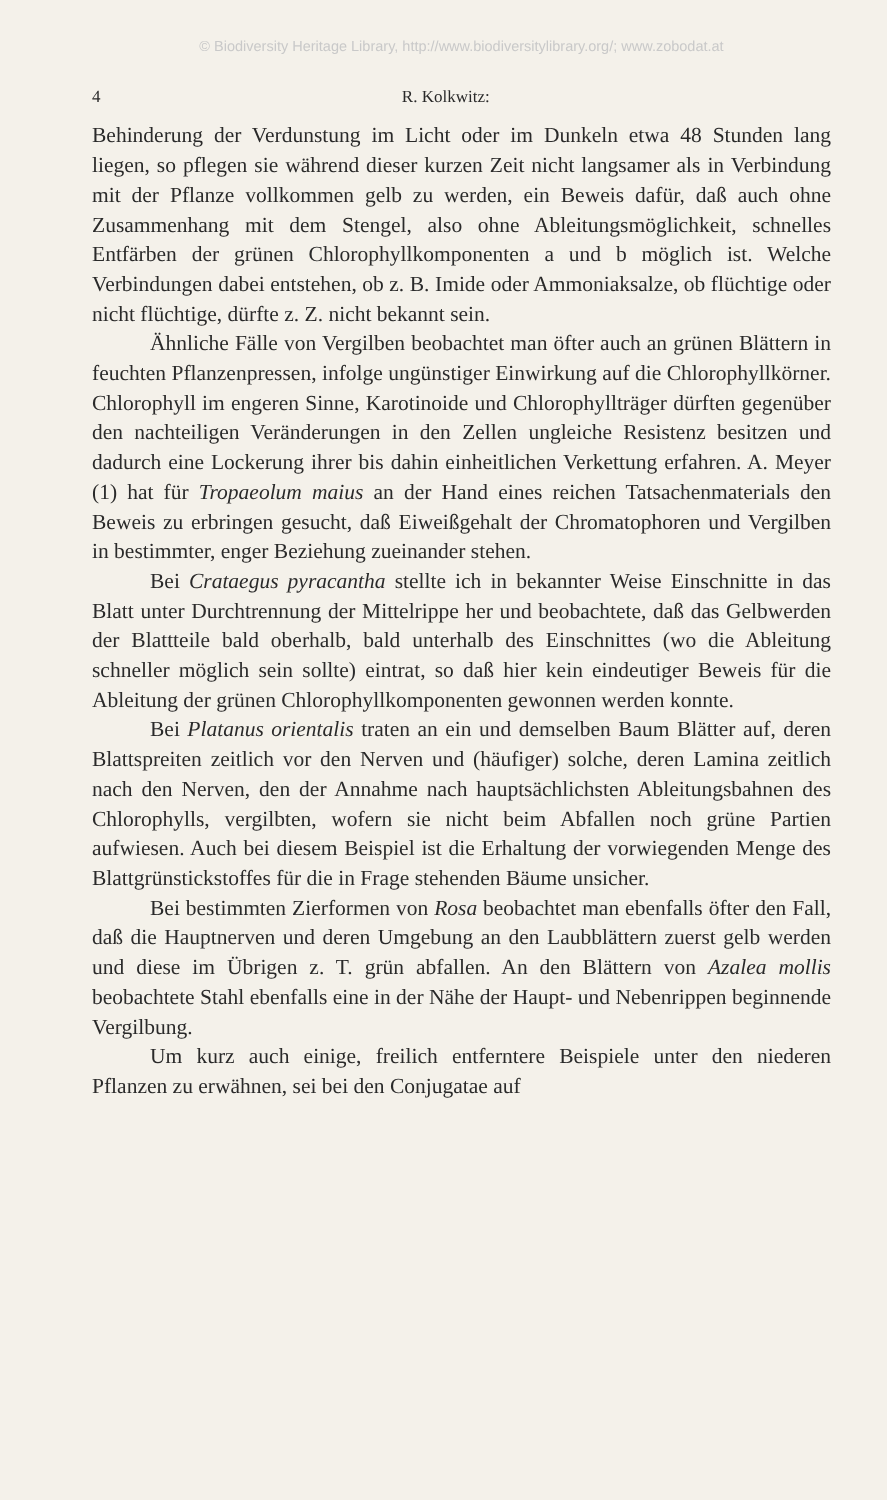© Biodiversity Heritage Library, http://www.biodiversitylibrary.org/; www.zobodat.at
4 R. Kolkwitz:
Behinderung der Verdunstung im Licht oder im Dunkeln etwa 48 Stunden lang liegen, so pflegen sie während dieser kurzen Zeit nicht langsamer als in Verbindung mit der Pflanze vollkommen gelb zu werden, ein Beweis dafür, daß auch ohne Zusammenhang mit dem Stengel, also ohne Ableitungsmöglichkeit, schnelles Entfärben der grünen Chlorophyllkomponenten a und b möglich ist. Welche Verbindungen dabei entstehen, ob z. B. Imide oder Ammoniaksalze, ob flüchtige oder nicht flüchtige, dürfte z. Z. nicht bekannt sein.
Ähnliche Fälle von Vergilben beobachtet man öfter auch an grünen Blättern in feuchten Pflanzenpressen, infolge ungünstiger Einwirkung auf die Chlorophyllkörner. Chlorophyll im engeren Sinne, Karotinoide und Chlorophyllträger dürften gegenüber den nachteiligen Veränderungen in den Zellen ungleiche Resistenz besitzen und dadurch eine Lockerung ihrer bis dahin einheitlichen Verkettung erfahren. A. Meyer (1) hat für Tropaeolum maius an der Hand eines reichen Tatsachenmaterials den Beweis zu erbringen gesucht, daß Eiweißgehalt der Chromatophoren und Vergilben in bestimmter, enger Beziehung zueinander stehen.
Bei Crataegus pyracantha stellte ich in bekannter Weise Einschnitte in das Blatt unter Durchtrennung der Mittelrippe her und beobachtete, daß das Gelbwerden der Blattteile bald oberhalb, bald unterhalb des Einschnittes (wo die Ableitung schneller möglich sein sollte) eintrat, so daß hier kein eindeutiger Beweis für die Ableitung der grünen Chlorophyllkomponenten gewonnen werden konnte.
Bei Platanus orientalis traten an ein und demselben Baum Blätter auf, deren Blattspreiten zeitlich vor den Nerven und (häufiger) solche, deren Lamina zeitlich nach den Nerven, den der Annahme nach hauptsächlichsten Ableitungsbahnen des Chlorophylls, vergilbten, wofern sie nicht beim Abfallen noch grüne Partien aufwiesen. Auch bei diesem Beispiel ist die Erhaltung der vorwiegenden Menge des Blattgrünstickstoffes für die in Frage stehenden Bäume unsicher.
Bei bestimmten Zierformen von Rosa beobachtet man ebenfalls öfter den Fall, daß die Hauptnerven und deren Umgebung an den Laubblättern zuerst gelb werden und diese im Übrigen z. T. grün abfallen. An den Blättern von Azalea mollis beobachtete Stahl ebenfalls eine in der Nähe der Haupt- und Nebenrippen beginnende Vergilbung.
Um kurz auch einige, freilich entferntere Beispiele unter den niederen Pflanzen zu erwähnen, sei bei den Conjugatae auf